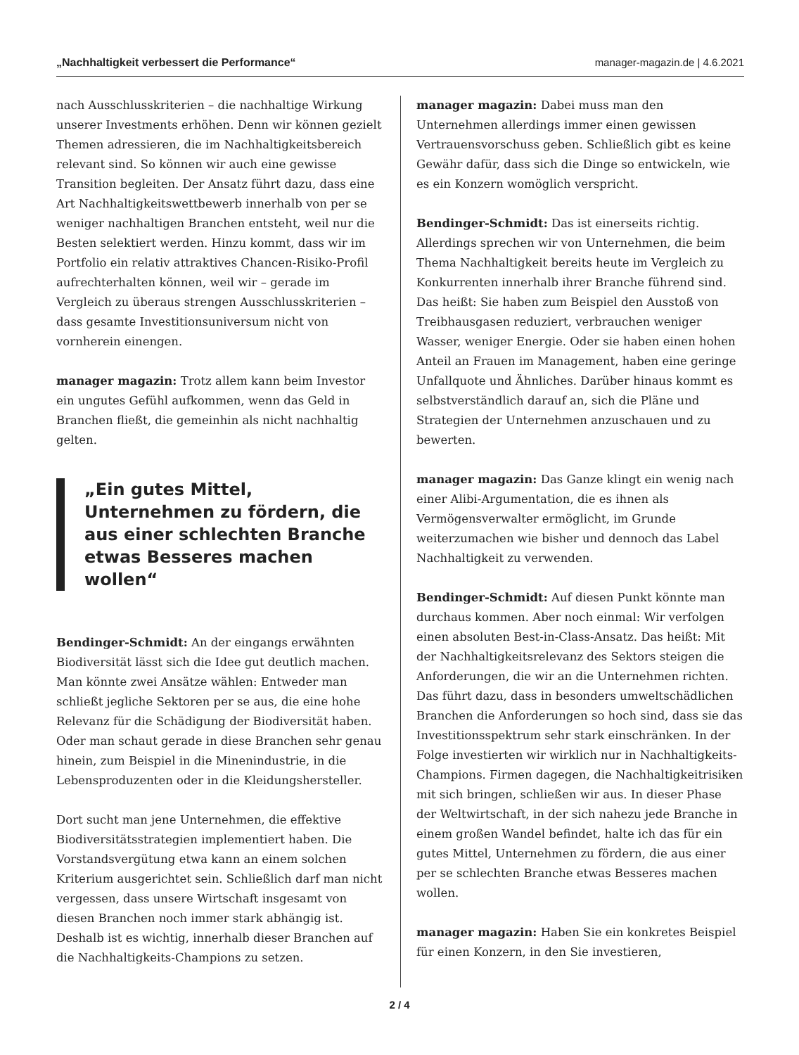„Nachhaltigkeit verbessert die Performance“manager-magazin.de | 4.6.2021
nach Ausschlusskriterien – die nachhaltige Wirkung unserer Investments erhöhen. Denn wir können gezielt Themen adressieren, die im Nachhaltigkeitsbereich relevant sind. So können wir auch eine gewisse Transition begleiten. Der Ansatz führt dazu, dass eine Art Nachhaltigkeitswettbewerb innerhalb von per se weniger nachhaltigen Branchen entsteht, weil nur die Besten selektiert werden. Hinzu kommt, dass wir im Portfolio ein relativ attraktives Chancen-Risiko-Profil aufrechterhalten können, weil wir – gerade im Vergleich zu überaus strengen Ausschlusskriterien – dass gesamte Investitionsuniversum nicht von vornherein einengen.
manager magazin: Trotz allem kann beim Investor ein ungutes Gefühl aufkommen, wenn das Geld in Branchen fließt, die gemeinhin als nicht nachhaltig gelten.
„Ein gutes Mittel, Unternehmen zu fördern, die aus einer schlechten Branche etwas Besseres machen wollen“
Bendinger-Schmidt: An der eingangs erwähnten Biodiversität lässt sich die Idee gut deutlich machen. Man könnte zwei Ansätze wählen: Entweder man schließt jegliche Sektoren per se aus, die eine hohe Relevanz für die Schädigung der Biodiversität haben. Oder man schaut gerade in diese Branchen sehr genau hinein, zum Beispiel in die Minenindustrie, in die Lebensproduzenten oder in die Kleidungshersteller.
Dort sucht man jene Unternehmen, die effektive Biodiversitätsstrategien implementiert haben. Die Vorstandsvergütung etwa kann an einem solchen Kriterium ausgerichtet sein. Schließlich darf man nicht vergessen, dass unsere Wirtschaft insgesamt von diesen Branchen noch immer stark abhängig ist. Deshalb ist es wichtig, innerhalb dieser Branchen auf die Nachhaltigkeits-Champions zu setzen.
manager magazin: Dabei muss man den Unternehmen allerdings immer einen gewissen Vertrauensvorschuss geben. Schließlich gibt es keine Gewähr dafür, dass sich die Dinge so entwickeln, wie es ein Konzern womöglich verspricht.
Bendinger-Schmidt: Das ist einerseits richtig. Allerdings sprechen wir von Unternehmen, die beim Thema Nachhaltigkeit bereits heute im Vergleich zu Konkurrenten innerhalb ihrer Branche führend sind. Das heißt: Sie haben zum Beispiel den Ausstoß von Treibhausgasen reduziert, verbrauchen weniger Wasser, weniger Energie. Oder sie haben einen hohen Anteil an Frauen im Management, haben eine geringe Unfallquote und Ähnliches. Darüber hinaus kommt es selbstverständlich darauf an, sich die Pläne und Strategien der Unternehmen anzuschauen und zu bewerten.
manager magazin: Das Ganze klingt ein wenig nach einer Alibi-Argumentation, die es ihnen als Vermögensverwalter ermöglicht, im Grunde weiterzumachen wie bisher und dennoch das Label Nachhaltigkeit zu verwenden.
Bendinger-Schmidt: Auf diesen Punkt könnte man durchaus kommen. Aber noch einmal: Wir verfolgen einen absoluten Best-in-Class-Ansatz. Das heißt: Mit der Nachhaltigkeitsrelevanz des Sektors steigen die Anforderungen, die wir an die Unternehmen richten. Das führt dazu, dass in besonders umweltschädlichen Branchen die Anforderungen so hoch sind, dass sie das Investitionsspektrum sehr stark einschränken. In der Folge investierten wir wirklich nur in Nachhaltigkeits-Champions. Firmen dagegen, die Nachhaltigkeitrisiken mit sich bringen, schließen wir aus. In dieser Phase der Weltwirtschaft, in der sich nahezu jede Branche in einem großen Wandel befindet, halte ich das für ein gutes Mittel, Unternehmen zu fördern, die aus einer per se schlechten Branche etwas Besseres machen wollen.
manager magazin: Haben Sie ein konkretes Beispiel für einen Konzern, in den Sie investieren,
2 / 4